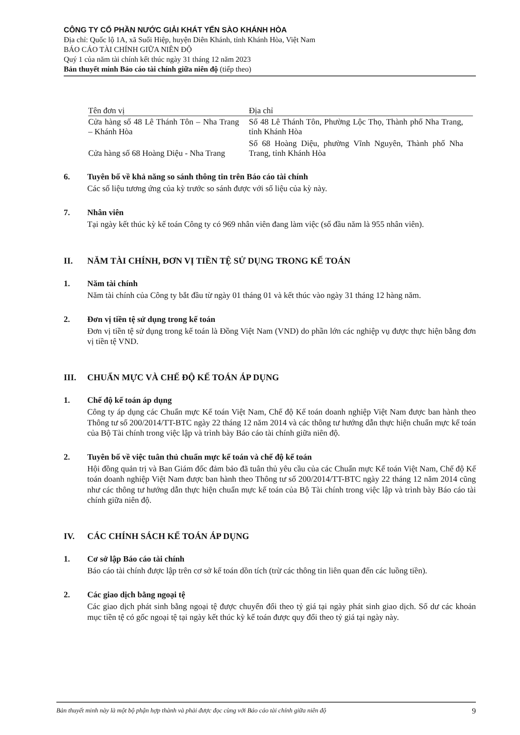CÔNG TY CỔ PHẦN NƯỚC GIẢI KHÁT YẾN SÀO KHÁNH HÒA
Địa chỉ: Quốc lộ 1A, xã Suối Hiệp, huyện Diên Khánh, tỉnh Khánh Hòa, Việt Nam
BÁO CÁO TÀI CHÍNH GIỮA NIÊN ĐỘ
Quý 1 của năm tài chính kết thúc ngày 31 tháng 12 năm 2023
Bản thuyết minh Báo cáo tài chính giữa niên độ (tiếp theo)
| Tên đơn vị | Địa chỉ |
| --- | --- |
| Cửa hàng số 48 Lê Thánh Tôn – Nha Trang – Khánh Hòa | Số 48 Lê Thánh Tôn, Phường Lộc Thọ, Thành phố Nha Trang, tỉnh Khánh Hòa |
| Cửa hàng số 68 Hoàng Diệu - Nha Trang | Số 68 Hoàng Diệu, phường Vĩnh Nguyên, Thành phố Nha Trang, tỉnh Khánh Hòa |
6. Tuyên bố về khả năng so sánh thông tin trên Báo cáo tài chính
Các số liệu tương ứng của kỳ trước so sánh được với số liệu của kỳ này.
7. Nhân viên
Tại ngày kết thúc kỳ kế toán Công ty có 969 nhân viên đang làm việc (số đầu năm là 955 nhân viên).
II. NĂM TÀI CHÍNH, ĐƠN VỊ TIỀN TỆ SỬ DỤNG TRONG KẾ TOÁN
1. Năm tài chính
Năm tài chính của Công ty bắt đầu từ ngày 01 tháng 01 và kết thúc vào ngày 31 tháng 12 hàng năm.
2. Đơn vị tiền tệ sử dụng trong kế toán
Đơn vị tiền tệ sử dụng trong kế toán là Đồng Việt Nam (VND) do phần lớn các nghiệp vụ được thực hiện bằng đơn vị tiền tệ VND.
III. CHUẨN MỰC VÀ CHẾ ĐỘ KẾ TOÁN ÁP DỤNG
1. Chế độ kế toán áp dụng
Công ty áp dụng các Chuẩn mực Kế toán Việt Nam, Chế độ Kế toán doanh nghiệp Việt Nam được ban hành theo Thông tư số 200/2014/TT-BTC ngày 22 tháng 12 năm 2014 và các thông tư hướng dẫn thực hiện chuẩn mực kế toán của Bộ Tài chính trong việc lập và trình bày Báo cáo tài chính giữa niên độ.
2. Tuyên bố về việc tuân thủ chuẩn mực kế toán và chế độ kế toán
Hội đồng quản trị và Ban Giám đốc đảm bảo đã tuân thủ yêu cầu của các Chuẩn mực Kế toán Việt Nam, Chế độ Kế toán doanh nghiệp Việt Nam được ban hành theo Thông tư số 200/2014/TT-BTC ngày 22 tháng 12 năm 2014 cũng như các thông tư hướng dẫn thực hiện chuẩn mực kế toán của Bộ Tài chính trong việc lập và trình bày Báo cáo tài chính giữa niên độ.
IV. CÁC CHÍNH SÁCH KẾ TOÁN ÁP DỤNG
1. Cơ sở lập Báo cáo tài chính
Báo cáo tài chính được lập trên cơ sở kế toán dồn tích (trừ các thông tin liên quan đến các luồng tiền).
2. Các giao dịch bằng ngoại tệ
Các giao dịch phát sinh bằng ngoại tệ được chuyển đổi theo tỷ giá tại ngày phát sinh giao dịch. Số dư các khoản mục tiền tệ có gốc ngoại tệ tại ngày kết thúc kỳ kế toán được quy đổi theo tỷ giá tại ngày này.
Bản thuyết minh này là một bộ phận hợp thành và phải được đọc cùng với Báo cáo tài chính giữa niên độ 9